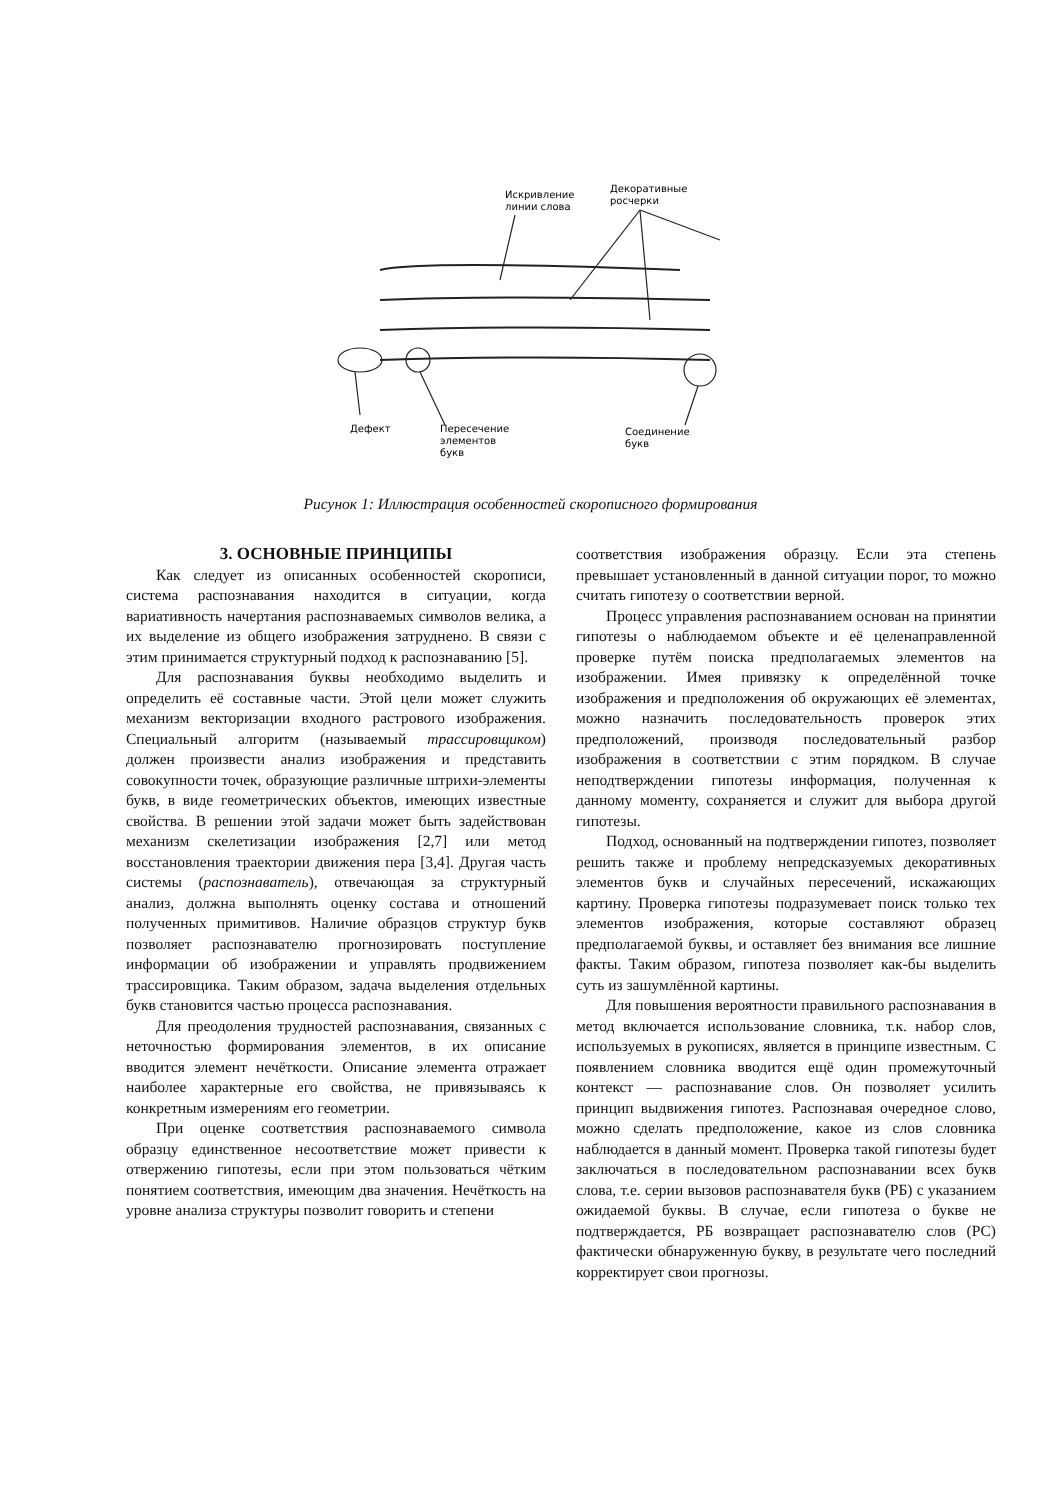Искривление
линии слова
Декоративные
росчерки
Дефект
Пересечение
элементов
букв
Соединение
букв
Рисунок 1: Иллюстрация особенностей скорописного формирования
3. ОСНОВНЫЕ ПРИНЦИПЫ
Как следует из описанных особенностей скорописи, система распознавания находится в ситуации, когда вариативность начертания распознаваемых символов велика, а их выделение из общего изображения затруднено. В связи с этим принимается структурный подход к распознаванию [5].
Для распознавания буквы необходимо выделить и определить её составные части. Этой цели может служить механизм векторизации входного растрового изображения. Специальный алгоритм (называемый трассировщиком) должен произвести анализ изображения и представить совокупности точек, образующие различные штрихи-элементы букв, в виде геометрических объектов, имеющих известные свойства. В решении этой задачи может быть задействован механизм скелетизации изображения [2,7] или метод восстановления траектории движения пера [3,4]. Другая часть системы (распознаватель), отвечающая за структурный анализ, должна выполнять оценку состава и отношений полученных примитивов. Наличие образцов структур букв позволяет распознавателю прогнозировать поступление информации об изображении и управлять продвижением трассировщика. Таким образом, задача выделения отдельных букв становится частью процесса распознавания.
Для преодоления трудностей распознавания, связанных с неточностью формирования элементов, в их описание вводится элемент нечёткости. Описание элемента отражает наиболее характерные его свойства, не привязываясь к конкретным измерениям его геометрии.
При оценке соответствия распознаваемого символа образцу единственное несоответствие может привести к отвержению гипотезы, если при этом пользоваться чётким понятием соответствия, имеющим два значения. Нечёткость на уровне анализа структуры позволит говорить и степени
соответствия изображения образцу. Если эта степень превышает установленный в данной ситуации порог, то можно считать гипотезу о соответствии верной.
Процесс управления распознаванием основан на принятии гипотезы о наблюдаемом объекте и её целенаправленной проверке путём поиска предполагаемых элементов на изображении. Имея привязку к определённой точке изображения и предположения об окружающих её элементах, можно назначить последовательность проверок этих предположений, производя последовательный разбор изображения в соответствии с этим порядком. В случае неподтверждении гипотезы информация, полученная к данному моменту, сохраняется и служит для выбора другой гипотезы.
Подход, основанный на подтверждении гипотез, позволяет решить также и проблему непредсказуемых декоративных элементов букв и случайных пересечений, искажающих картину. Проверка гипотезы подразумевает поиск только тех элементов изображения, которые составляют образец предполагаемой буквы, и оставляет без внимания все лишние факты. Таким образом, гипотеза позволяет как-бы выделить суть из зашумлённой картины.
Для повышения вероятности правильного распознавания в метод включается использование словника, т.к. набор слов, используемых в рукописях, является в принципе известным. С появлением словника вводится ещё один промежуточный контекст — распознавание слов. Он позволяет усилить принцип выдвижения гипотез. Распознавая очередное слово, можно сделать предположение, какое из слов словника наблюдается в данный момент. Проверка такой гипотезы будет заключаться в последовательном распознавании всех букв слова, т.е. серии вызовов распознавателя букв (РБ) с указанием ожидаемой буквы. В случае, если гипотеза о букве не подтверждается, РБ возвращает распознавателю слов (РС) фактически обнаруженную букву, в результате чего последний корректирует свои прогнозы.